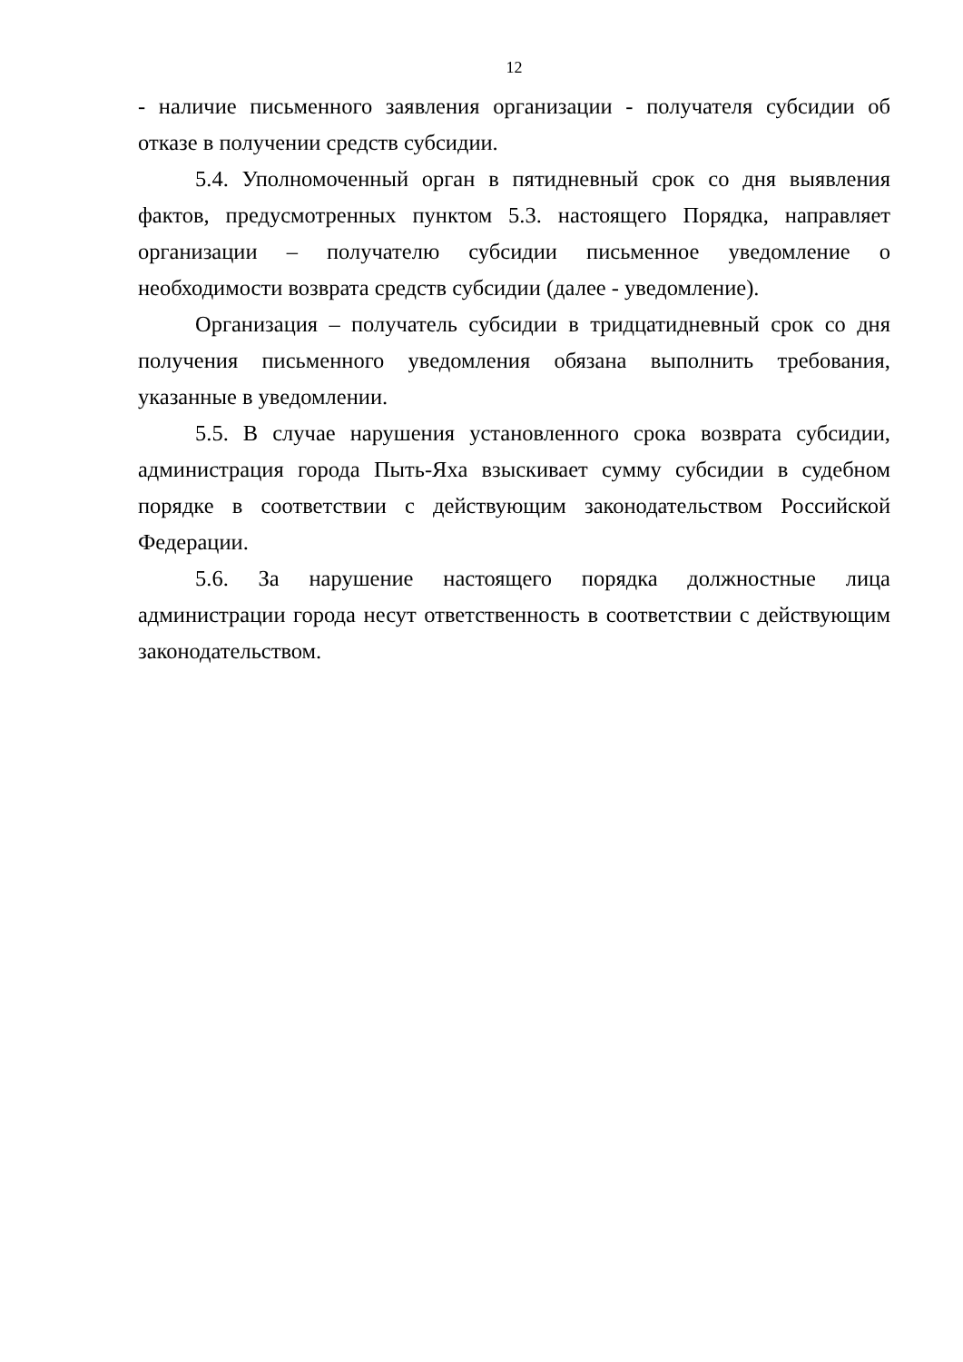12
- наличие письменного заявления организации - получателя субсидии об отказе в получении средств субсидии.
5.4. Уполномоченный орган в пятидневный срок со дня выявления фактов, предусмотренных пунктом 5.3. настоящего Порядка, направляет организации – получателю субсидии письменное уведомление о необходимости возврата средств субсидии (далее - уведомление).
Организация – получатель субсидии в тридцатидневный срок со дня получения письменного уведомления обязана выполнить требования, указанные в уведомлении.
5.5. В случае нарушения установленного срока возврата субсидии, администрация города Пыть-Яха взыскивает сумму субсидии в судебном порядке в соответствии с действующим законодательством Российской Федерации.
5.6. За нарушение настоящего порядка должностные лица администрации города несут ответственность в соответствии с действующим законодательством.